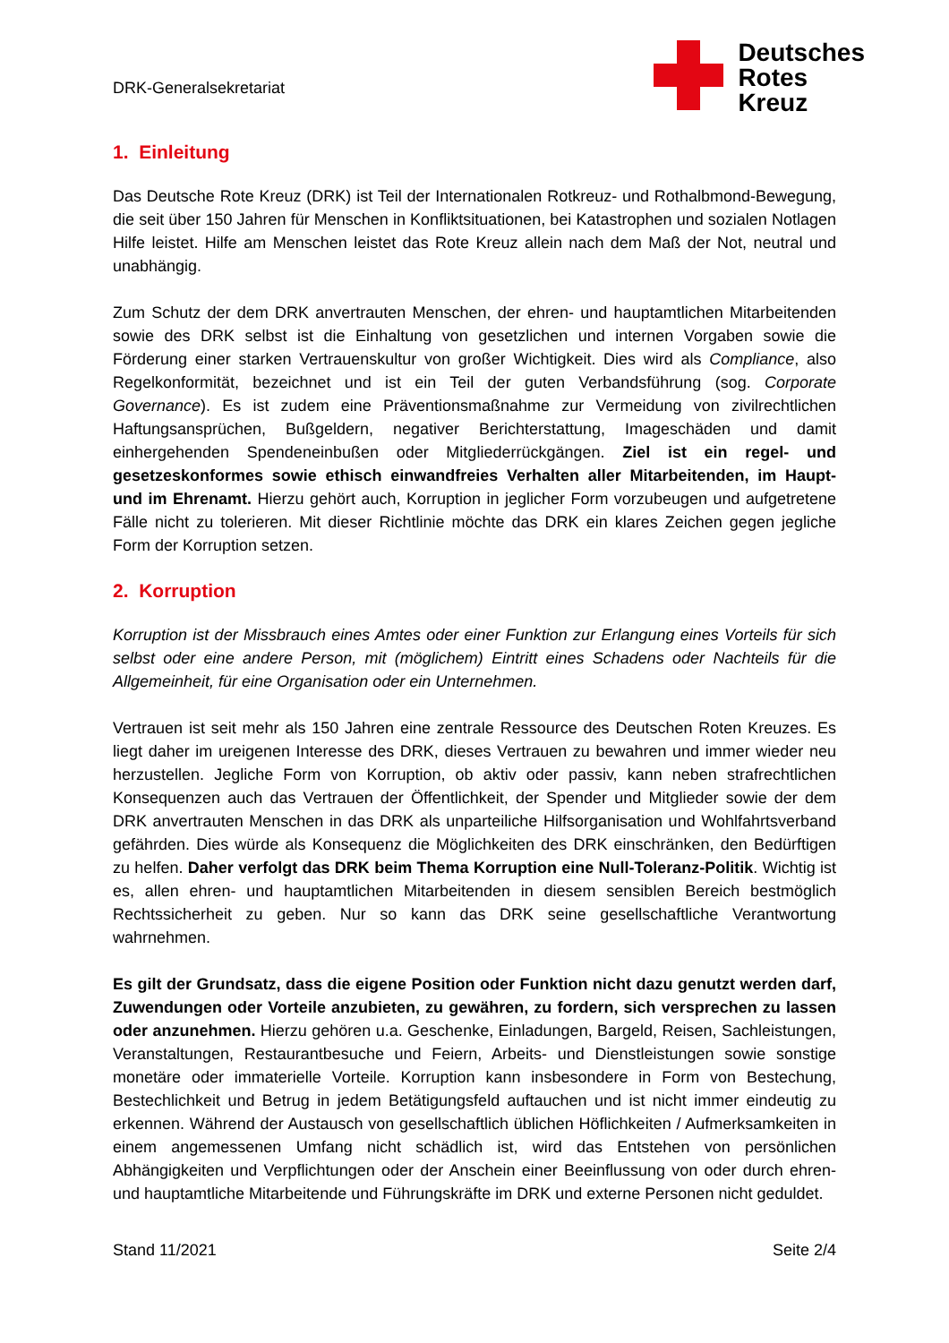DRK-Generalsekretariat
Deutsches
Rotes
Kreuz
1. Einleitung
Das Deutsche Rote Kreuz (DRK) ist Teil der Internationalen Rotkreuz- und Rothalbmond-Bewegung, die seit über 150 Jahren für Menschen in Konfliktsituationen, bei Katastrophen und sozialen Notlagen Hilfe leistet. Hilfe am Menschen leistet das Rote Kreuz allein nach dem Maß der Not, neutral und unabhängig.
Zum Schutz der dem DRK anvertrauten Menschen, der ehren- und hauptamtlichen Mitarbeitenden sowie des DRK selbst ist die Einhaltung von gesetzlichen und internen Vorgaben sowie die Förderung einer starken Vertrauenskultur von großer Wichtigkeit. Dies wird als Compliance, also Regelkonformität, bezeichnet und ist ein Teil der guten Verbandsführung (sog. Corporate Governance). Es ist zudem eine Präventionsmaßnahme zur Vermeidung von zivilrechtlichen Haftungsansprüchen, Bußgeldern, negativer Berichterstattung, Imageschäden und damit einhergehenden Spendeneinbußen oder Mitgliederrückgängen. Ziel ist ein regel- und gesetzeskonformes sowie ethisch einwandfreies Verhalten aller Mitarbeitenden, im Haupt- und im Ehrenamt. Hierzu gehört auch, Korruption in jeglicher Form vorzubeugen und aufgetretene Fälle nicht zu tolerieren. Mit dieser Richtlinie möchte das DRK ein klares Zeichen gegen jegliche Form der Korruption setzen.
2. Korruption
Korruption ist der Missbrauch eines Amtes oder einer Funktion zur Erlangung eines Vorteils für sich selbst oder eine andere Person, mit (möglichem) Eintritt eines Schadens oder Nachteils für die Allgemeinheit, für eine Organisation oder ein Unternehmen.
Vertrauen ist seit mehr als 150 Jahren eine zentrale Ressource des Deutschen Roten Kreuzes. Es liegt daher im ureigenen Interesse des DRK, dieses Vertrauen zu bewahren und immer wieder neu herzustellen. Jegliche Form von Korruption, ob aktiv oder passiv, kann neben strafrechtlichen Konsequenzen auch das Vertrauen der Öffentlichkeit, der Spender und Mitglieder sowie der dem DRK anvertrauten Menschen in das DRK als unparteiliche Hilfsorganisation und Wohlfahrtsverband gefährden. Dies würde als Konsequenz die Möglichkeiten des DRK einschränken, den Bedürftigen zu helfen. Daher verfolgt das DRK beim Thema Korruption eine Null-Toleranz-Politik. Wichtig ist es, allen ehren- und hauptamtlichen Mitarbeitenden in diesem sensiblen Bereich bestmöglich Rechtssicherheit zu geben. Nur so kann das DRK seine gesellschaftliche Verantwortung wahrnehmen.
Es gilt der Grundsatz, dass die eigene Position oder Funktion nicht dazu genutzt werden darf, Zuwendungen oder Vorteile anzubieten, zu gewähren, zu fordern, sich versprechen zu lassen oder anzunehmen. Hierzu gehören u.a. Geschenke, Einladungen, Bargeld, Reisen, Sachleistungen, Veranstaltungen, Restaurantbesuche und Feiern, Arbeits- und Dienstleistungen sowie sonstige monetäre oder immaterielle Vorteile. Korruption kann insbesondere in Form von Bestechung, Bestechlichkeit und Betrug in jedem Betätigungsfeld auftauchen und ist nicht immer eindeutig zu erkennen. Während der Austausch von gesellschaftlich üblichen Höflichkeiten / Aufmerksamkeiten in einem angemessenen Umfang nicht schädlich ist, wird das Entstehen von persönlichen Abhängigkeiten und Verpflichtungen oder der Anschein einer Beeinflussung von oder durch ehren- und hauptamtliche Mitarbeitende und Führungskräfte im DRK und externe Personen nicht geduldet.
Stand 11/2021 Seite 2/4